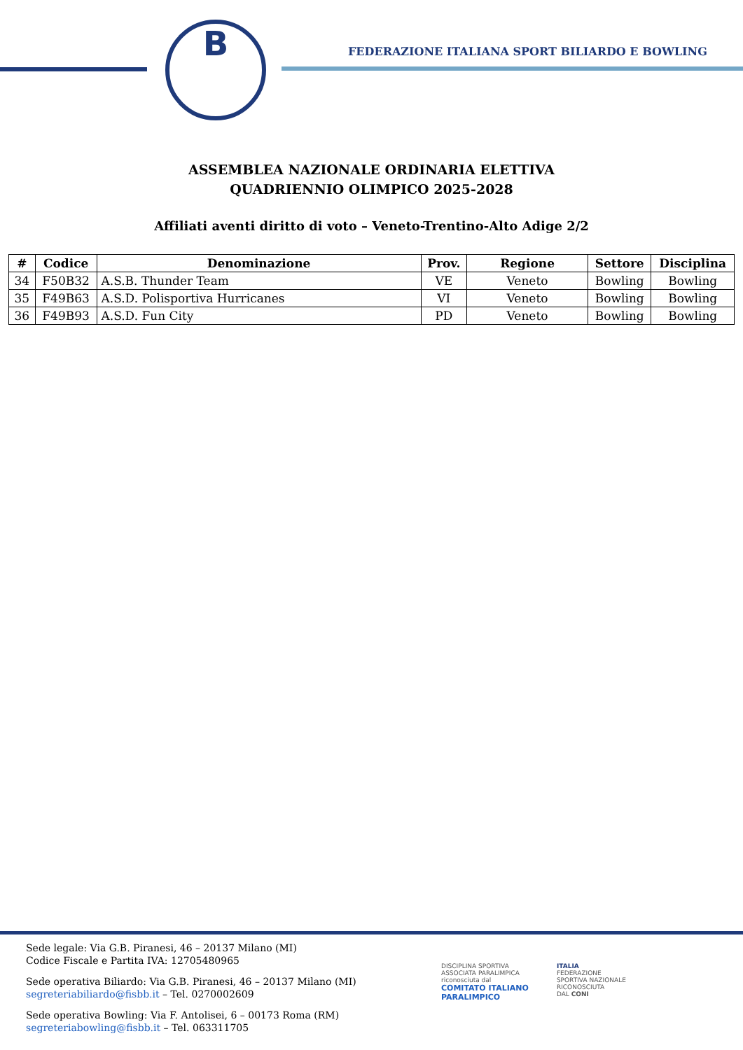B
FEDERAZIONE ITALIANA SPORT BILIARDO E BOWLING
ASSEMBLEA NAZIONALE ORDINARIA ELETTIVA
QUADRIENNIO OLIMPICO 2025-2028
Affiliati aventi diritto di voto – Veneto-Trentino-Alto Adige 2/2
| # | Codice | Denominazione | Prov. | Regione | Settore | Disciplina |
| --- | --- | --- | --- | --- | --- | --- |
| 34 | F50B32 | A.S.B. Thunder Team | VE | Veneto | Bowling | Bowling |
| 35 | F49B63 | A.S.D. Polisportiva Hurricanes | VI | Veneto | Bowling | Bowling |
| 36 | F49B93 | A.S.D. Fun City | PD | Veneto | Bowling | Bowling |
Sede legale: Via G.B. Piranesi, 46 – 20137 Milano (MI)
Codice Fiscale e Partita IVA: 12705480965
Sede operativa Biliardo: Via G.B. Piranesi, 46 – 20137 Milano (MI)
segreteriabiliardo@fisbb.it – Tel. 0270002609
Sede operativa Bowling: Via F. Antolisei, 6 – 00173 Roma (RM)
segreteriabowling@fisbb.it – Tel. 063311705
DISCIPLINA SPORTIVA
ASSOCIATA PARALIMPICA
riconosciuta dal
COMITATO ITALIANO
PARALIMPICO
ITALIA
FEDERAZIONE
SPORTIVA NAZIONALE
RICONOSCIUTA
DAL CONI